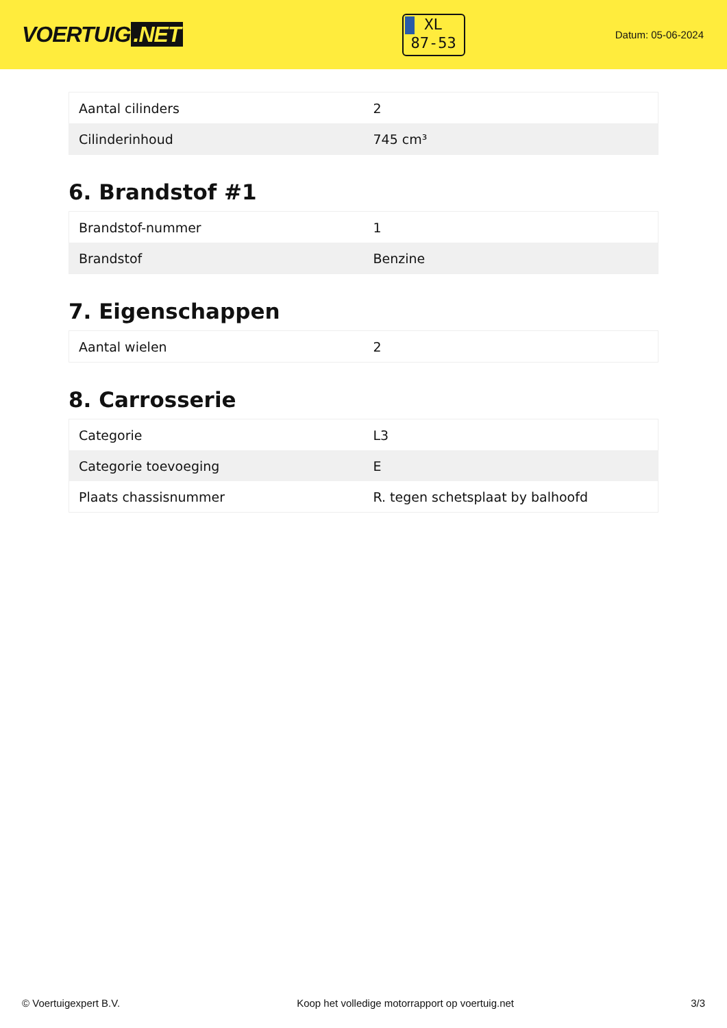VOERTUIG.NET
XL
87-53
Datum: 05-06-2024
| Aantal cilinders | 2 |
| Cilinderinhoud | 745 cm³ |
6. Brandstof #1
| Brandstof-nummer | 1 |
| Brandstof | Benzine |
7. Eigenschappen
| Aantal wielen | 2 |
8. Carrosserie
| Categorie | L3 |
| Categorie toevoeging | E |
| Plaats chassisnummer | R. tegen schetsplaat by balhoofd |
© Voertuigexpert B.V. Koop het volledige motorrapport op voertuig.net 3/3